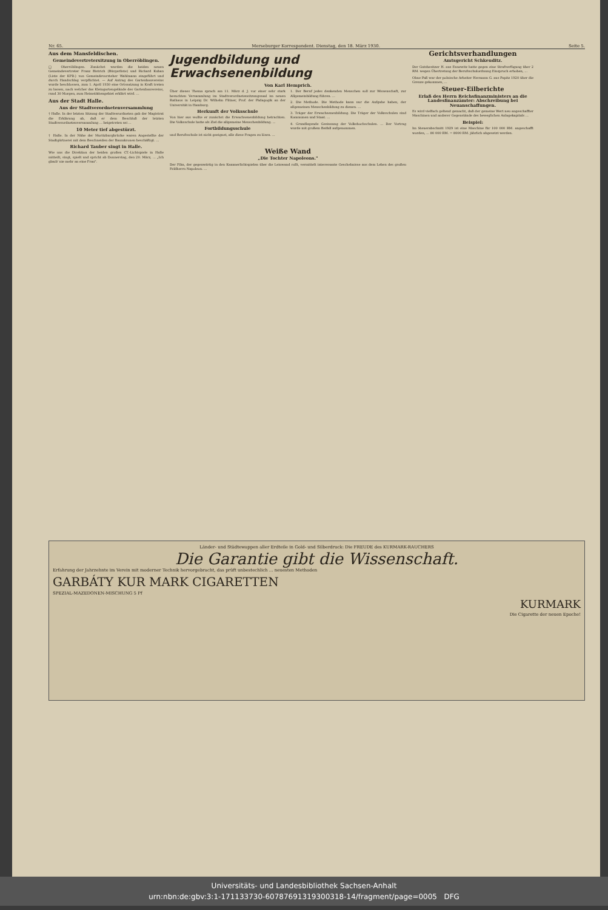Nr. 65. Merseburger Korrespondent. Dienstag, den 18. März 1930. Seite 5.
Aus dem Mansfeldischen.
Gemeindevertretersitzung in Oberröblingen.
□ Oberröblingen. Zunächst wurden die beiden neuen Gemeindevertreter Franz Bistrich (Bürgerliste) und Richard Kuban (Liste der KPD.) von Gemeindevorsteher Wahlmann eingeführt und durch Handschlag verpflichtet. — Auf Antrag des Gartenbauvereins wurde beschlossen, zum 1. April 1930 eine Ortssatzung in Kraft treten zu lassen, nach welcher das Kleingartengelände des Gartenbauvereins, rund 30 Morgen, zum Heimstättengebiet erklärt wird. ...
Aus der Stadt Halle.
Aus der Stadtverordnetenversammlung
† Halle. In der letzten Sitzung der Stadtverordneten gab der Magistrat die Erklärung ab, daß er dem Beschluß der letzten Stadtverordnetenversammlung ... beigetreten sei ...
10 Meter tief abgestürzt.
† Halle. In der Nähe der Moritzburgbrücke waren Angestellte der Stadtgärtnerei mit dem Beschneiden der Baumkronen beschäftigt. ...
Richard Tauber singt in Halle.
Wie uns die Direktion der beiden großen CT.-Lichtspiele in Halle mitteilt, singt, spielt und spricht ab Donnerstag, den 20. März, ... „Ich glaub' nie mehr an eine Frau".
Jugendbildung und
Erwachsenenbildung
Von Karl Hemprich.
Über dieses Thema sprach am 11. März d. J. vor einer sehr stark besuchten Versammlung im Stadtverordnetensitzungssaal im neuen Rathaus in Leipzig Dr. Wilhelm Flitner, Prof. der Pädagogik an der Universität in Hamburg.
Herkunft der Volksschule
Von hier aus wollte er zunächst die Erwachsenenbildung betrachten. Die Volksschule hatte als Ziel die allgemeine Menschenbildung. ...
Fortbildungsschule
und Berufsschule ist nicht geeignet, alle diese Fragen zu lösen. ...
1. Der Beruf jedes denkenden Menschen soll zur Wissenschaft, zur Allgemeinbildung führen. ...
2. Die Methode. Die Methode kann nur die Aufgabe haben, der allgemeinen Menschenbildung zu dienen. ...
3. Träger der Erwachsenenbildung. Die Träger der Volksschulen sind Kommunen und Staat. ...
4. Grundlegende Gesinnung der Volkshochschulen. ... Der Vortrag wurde mit großem Beifall aufgenommen.
Weiße Wand
„Die Tochter Napoleons."
Der Film, der gegenwärtig in den Kammerlichtspielen über die Leinwand rollt, vermittelt interessante Geschehnisse aus dem Leben des großen Feldherrn Napoleon. ...
Gerichtsverhandlungen
Amtsgericht Schkeuditz.
Der Gutsbesitzer H. aus Ennewitz hatte gegen eine Strafverfügung über 2 RM. wegen Übertretung der Berufsschulordnung Einspruch erhoben, ...
Ohne Paß war der polnische Arbeiter Hermann G. aus Papitz 1920 über die Grenze gekommen, ...
Steuer-Eilberichte
Erlaß des Herrn Reichsfinanzministers an die Landesfinanzämter: Abschreibung bei Neuanschaffungen.
Es wird vielfach geltend gemacht, daß der gemeine Wert neu angeschaffter Maschinen und anderer Gegenstände des beweglichen Anlagekapitals ...
Beispiel:
Im Steuerabschnitt 1929 ist eine Maschine für 100 000 RM. angeschafft worden, ... 80 000 RM. = 8000 RM. jährlich abgesetzt werden.
Länder- und Städtewappen aller Erdteile in Gold- und Silberdruck: Die FREUDE des KURMARK-RAUCHERS
Die Garantie gibt die Wissenschaft.
Erfahrung der Jahrzehnte im Verein mit moderner Technik hervorgebracht, das prüft unbestechlich ... neuesten Methoden
GARBÁTY KUR MARK CIGARETTEN
SPEZIAL-MAZEDONEN-MISCHUNG 5 Pf
KURMARK
Die Cigarette der neuen Epoche!
Universitäts- und Landesbibliothek Sachsen-Anhalt
urn:nbn:de:gbv:3:1-171133730-60787691319300318-14/fragment/page=0005 DFG